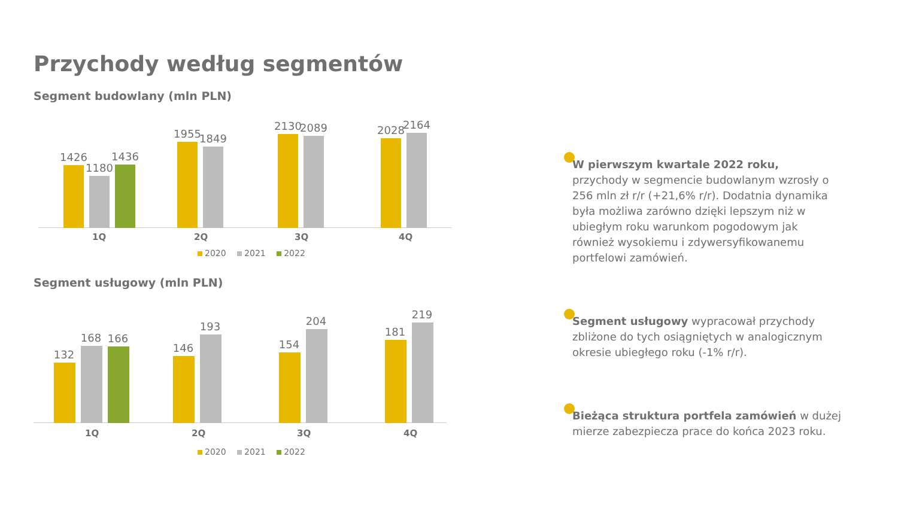Przychody według segmentów
Segment budowlany (mln PLN)
1426
1180
1436
1955
1849
2130
2089
2028
2164
1Q 2Q 3Q 4Q
2020 2021 2022
Segment usługowy (mln PLN)
132
168
166
146
193
154
204
181
219
1Q 2Q 3Q 4Q
2020 2021 2022
W pierwszym kwartale 2022 roku,
przychody w segmencie budowlanym wzrosły o 256 mln zł r/r (+21,6% r/r). Dodatnia dynamika była możliwa zarówno dzięki lepszym niż w ubiegłym roku warunkom pogodowym jak również wysokiemu i zdywersyfikowanemu portfelowi zamówień.
Segment usługowy wypracował przychody zbliżone do tych osiągniętych w analogicznym okresie ubiegłego roku (-1% r/r).
Bieżąca struktura portfela zamówień w dużej mierze zabezpiecza prace do końca 2023 roku.